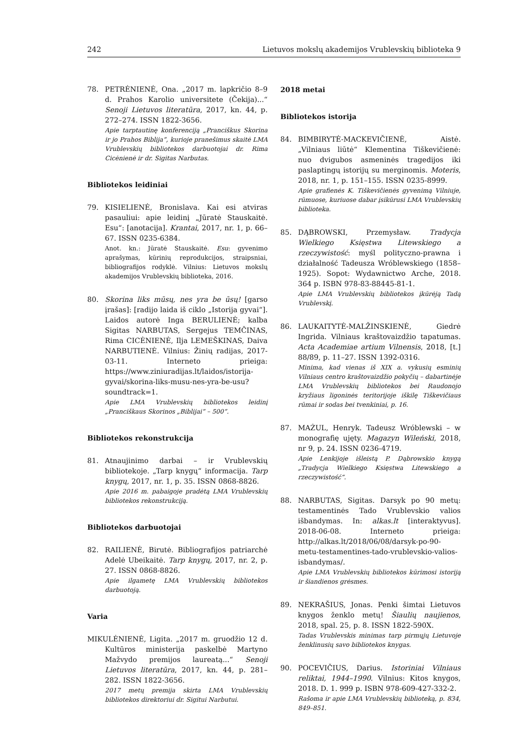242 Lietuvos mokslų akademijos Vrublevskių biblioteka 9
78. PETRĖNIENĖ, Ona. „2017 m. lapkričio 8–9 d. Prahos Karolio universitete (Čekija)...“ Senoji Lietuvos literatūra, 2017, kn. 44, p. 272–274. ISSN 1822-3656.
Apie tarptautinę konferenciją „Pranciškus Skorina ir jo Prahos Biblija“, kurioje pranešimus skaitė LMA Vrublevskių bibliotekos darbuotojai dr. Rima Cicėnienė ir dr. Sigitas Narbutas.
Bibliotekos leidiniai
79. KISIELIENĖ, Bronislava. Kai esi atviras pasauliui: apie leidinį „Jūratė Stauskaitė. Esu“: [anotacija]. Krantai, 2017, nr. 1, p. 66–67. ISSN 0235-6384.
Anot. kn.: Jūratė Stauskaitė. Esu: gyvenimo aprašymas, kūrinių reprodukcijos, straipsniai, bibliografijos rodyklė. Vilnius: Lietuvos mokslų akademijos Vrublevskių biblioteka, 2016.
80. Skorina liks mūsų, nes yra be ūsų! [garso įrašas]: [radijo laida iš ciklo „Istorija gyvai“]. Laidos autorė Inga BERULIENĖ; kalba Sigitas NARBUTAS, Sergejus TEMČINAS, Rima CICĖNIENĖ, Ilja LEMEŠKINAS, Daiva NARBUTIENĖ. Vilnius: Žinių radijas, 2017-03-11. Interneto prieiga: https://www.ziniuradijas.lt/laidos/istorija-gyvai/skorina-liks-musu-nes-yra-be-usu?soundtrack=1.
Apie LMA Vrublevskių bibliotekos leidinį „Pranciškaus Skorinos „Biblijai“ – 500“.
Bibliotekos rekonstrukcija
81. Atnaujinimo darbai – ir Vrublevskių bibliotekoje. „Tarp knygų“ informacija. Tarp knygų, 2017, nr. 1, p. 35. ISSN 0868-8826.
Apie 2016 m. pabaigoje pradėtą LMA Vrublevskių bibliotekos rekonstrukciją.
Bibliotekos darbuotojai
82. RAILIENĖ, Birutė. Bibliografijos patriarchė Adelė Ubeikaitė. Tarp knygų, 2017, nr. 2, p. 27. ISSN 0868-8826.
Apie ilgametę LMA Vrublevskių bibliotekos darbuotoją.
Varia
MIKULĖNIENĖ, Ligita. „2017 m. gruodžio 12 d. Kultūros ministerija paskelbė Martyno Mažvydo premijos laureatą...“ Senoji Lietuvos literatūra, 2017, kn. 44, p. 281–282. ISSN 1822-3656.
2017 metų premija skirta LMA Vrublevskių bibliotekos direktoriui dr. Sigitui Narbutui.
2018 metai
Bibliotekos istorija
84. BIMBIRYTĖ-MACKEVIČIENĖ, Aistė. „Vilniaus liūtė“ Klementina Tiškevičienė: nuo dvigubos asmeninės tragedijos iki paslaptingų istorijų su merginomis. Moteris, 2018, nr. 1, p. 151–155. ISSN 0235-8999.
Apie grafienės K. Tiškevičienės gyvenimą Vilniuje, rūmuose, kuriuose dabar įsikūrusi LMA Vrublevskių biblioteka.
85. DĄBROWSKI, Przemysław. Tradycja Wielkiego Księstwa Litewskiego a rzeczywistość: myśl polityczno-prawna i działalność Tadeusza Wróblewskiego (1858–1925). Sopot: Wydawnictwo Arche, 2018. 364 p. ISBN 978-83-88445-81-1.
Apie LMA Vrublevskių bibliotekos įkūrėją Tadą Vrublevskį.
86. LAUKAITYTĖ-MALŽINSKIENĖ, Giedrė Ingrida. Vilniaus kraštovaizdžio tapatumas. Acta Academiae artium Vilnensis, 2018, [t.] 88/89, p. 11–27. ISSN 1392-0316.
Minima, kad vienas iš XIX a. vykusių esminių Vilniaus centro kraštovaizdžio pokyčių – dabartinėje LMA Vrublevskių bibliotekos bei Raudonojo kryžiaus ligoninės teritorijoje iškilę Tiškevičiaus rūmai ir sodas bei tvenkiniai, p. 16.
87. MAŻUL, Henryk. Tadeusz Wróblewski – w monografię ujęty. Magazyn Wileński, 2018, nr 9, p. 24. ISSN 0236-4719.
Apie Lenkijoje išleistą P. Dąbrowskio knygą „Tradycja Wielkiego Księstwa Litewskiego a rzeczywistość“.
88. NARBUTAS, Sigitas. Darsyk po 90 metų: testamentinės Tado Vrublevskio valios išbandymas. In: alkas.lt [interaktyvus]. 2018-06-08. Interneto prieiga: http://alkas.lt/2018/06/08/darsyk-po-90-metu-testamentines-tado-vrublevskio-valios-isbandymas/.
Apie LMA Vrublevskių bibliotekos kūrimosi istoriją ir šiandienos grėsmes.
89. NEKRAŠIUS, Jonas. Penki šimtai Lietuvos knygos ženklo metų! Šiaulių naujienos, 2018, spal. 25, p. 8. ISSN 1822-590X.
Tadas Vrublevskis minimas tarp pirmųjų Lietuvoje ženklinusių savo bibliotekos knygas.
90. POCEVIČIUS, Darius. Istoriniai Vilniaus reliktai, 1944–1990. Vilnius: Kitos knygos, 2018. D. 1. 999 p. ISBN 978-609-427-332-2.
Rašoma ir apie LMA Vrublevskių biblioteką, p. 834, 849–851.